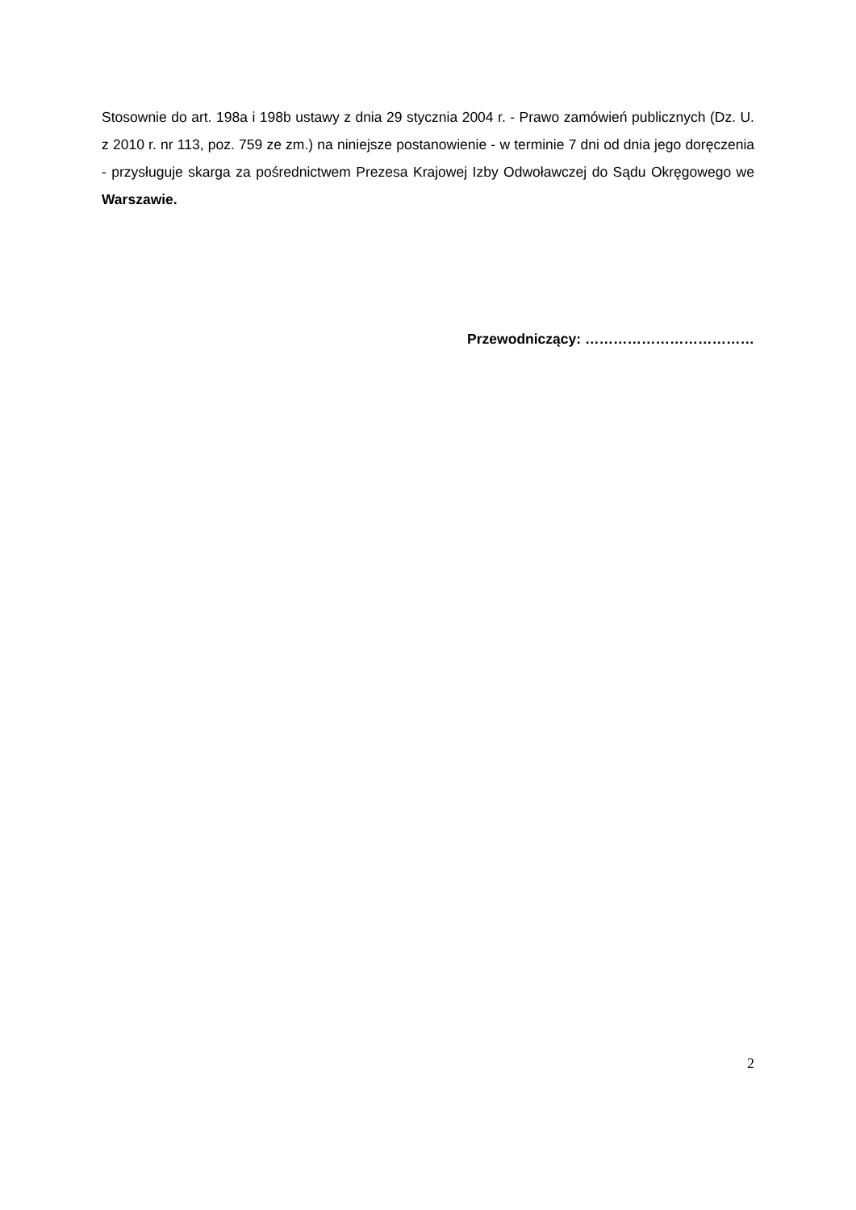Stosownie do art. 198a i 198b ustawy z dnia 29 stycznia 2004 r. - Prawo zamówień publicznych (Dz. U. z 2010 r. nr 113, poz. 759 ze zm.) na niniejsze postanowienie - w terminie 7 dni od dnia jego doręczenia - przysługuje skarga za pośrednictwem Prezesa Krajowej Izby Odwoławczej do Sądu Okręgowego we Warszawie.
Przewodniczący: ………………………………
2